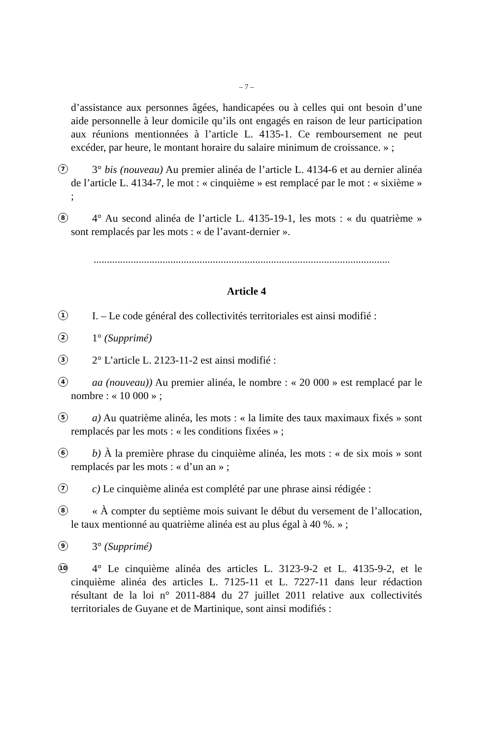– 7 –
d’assistance aux personnes âgées, handicapées ou à celles qui ont besoin d’une aide personnelle à leur domicile qu’ils ont engagés en raison de leur participation aux réunions mentionnées à l’article L. 4135-1. Ce remboursement ne peut excéder, par heure, le montant horaire du salaire minimum de croissance. » ;
7
3° bis (nouveau) Au premier alinéa de l’article L. 4134-6 et au dernier alinéa de l’article L. 4134-7, le mot : « cinquième » est remplacé par le mot : « sixième » ;
8
4° Au second alinéa de l’article L. 4135-19-1, les mots : « du quatrième » sont remplacés par les mots : « de l’avant-dernier ».
.................................................................................................................
Article 4
1
I. – Le code général des collectivités territoriales est ainsi modifié :
2
1° (Supprimé)
3
2° L’article L. 2123-11-2 est ainsi modifié :
4
aa (nouveau)) Au premier alinéa, le nombre : « 20 000 » est remplacé par le nombre : « 10 000 » ;
5
a) Au quatrième alinéa, les mots : « la limite des taux maximaux fixés » sont remplacés par les mots : « les conditions fixées » ;
6
b) À la première phrase du cinquième alinéa, les mots : « de six mois » sont remplacés par les mots : « d’un an » ;
7
c) Le cinquième alinéa est complété par une phrase ainsi rédigée :
8
« À compter du septième mois suivant le début du versement de l’allocation, le taux mentionné au quatrième alinéa est au plus égal à 40 %. » ;
9
3° (Supprimé)
10
4° Le cinquième alinéa des articles L. 3123-9-2 et L. 4135-9-2, et le cinquième alinéa des articles L. 7125-11 et L. 7227-11 dans leur rédaction résultant de la loi n° 2011-884 du 27 juillet 2011 relative aux collectivités territoriales de Guyane et de Martinique, sont ainsi modifiés :